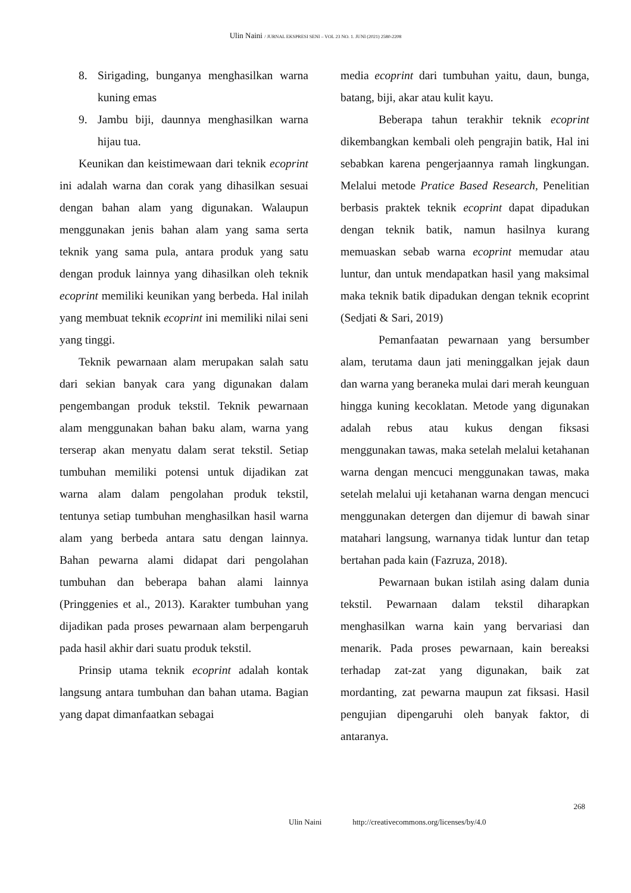Ulin Naini / JURNAL EKSPRESI SENI – VOL 23 NO. 1. JUNI (2021) 2580-2208
8. Sirigading, bunganya menghasilkan warna kuning emas
9. Jambu biji, daunnya menghasilkan warna hijau tua.
Keunikan dan keistimewaan dari teknik ecoprint ini adalah warna dan corak yang dihasilkan sesuai dengan bahan alam yang digunakan. Walaupun menggunakan jenis bahan alam yang sama serta teknik yang sama pula, antara produk yang satu dengan produk lainnya yang dihasilkan oleh teknik ecoprint memiliki keunikan yang berbeda. Hal inilah yang membuat teknik ecoprint ini memiliki nilai seni yang tinggi.
Teknik pewarnaan alam merupakan salah satu dari sekian banyak cara yang digunakan dalam pengembangan produk tekstil. Teknik pewarnaan alam menggunakan bahan baku alam, warna yang terserap akan menyatu dalam serat tekstil. Setiap tumbuhan memiliki potensi untuk dijadikan zat warna alam dalam pengolahan produk tekstil, tentunya setiap tumbuhan menghasilkan hasil warna alam yang berbeda antara satu dengan lainnya. Bahan pewarna alami didapat dari pengolahan tumbuhan dan beberapa bahan alami lainnya (Pringgenies et al., 2013). Karakter tumbuhan yang dijadikan pada proses pewarnaan alam berpengaruh pada hasil akhir dari suatu produk tekstil.
Prinsip utama teknik ecoprint adalah kontak langsung antara tumbuhan dan bahan utama. Bagian yang dapat dimanfaatkan sebagai
media ecoprint dari tumbuhan yaitu, daun, bunga, batang, biji, akar atau kulit kayu.
Beberapa tahun terakhir teknik ecoprint dikembangkan kembali oleh pengrajin batik, Hal ini sebabkan karena pengerjaannya ramah lingkungan. Melalui metode Pratice Based Research, Penelitian berbasis praktek teknik ecoprint dapat dipadukan dengan teknik batik, namun hasilnya kurang memuaskan sebab warna ecoprint memudar atau luntur, dan untuk mendapatkan hasil yang maksimal maka teknik batik dipadukan dengan teknik ecoprint (Sedjati & Sari, 2019)
Pemanfaatan pewarnaan yang bersumber alam, terutama daun jati meninggalkan jejak daun dan warna yang beraneka mulai dari merah keunguan hingga kuning kecoklatan. Metode yang digunakan adalah rebus atau kukus dengan fiksasi menggunakan tawas, maka setelah melalui ketahanan warna dengan mencuci menggunakan tawas, maka setelah melalui uji ketahanan warna dengan mencuci menggunakan detergen dan dijemur di bawah sinar matahari langsung, warnanya tidak luntur dan tetap bertahan pada kain (Fazruza, 2018).
Pewarnaan bukan istilah asing dalam dunia tekstil. Pewarnaan dalam tekstil diharapkan menghasilkan warna kain yang bervariasi dan menarik. Pada proses pewarnaan, kain bereaksi terhadap zat-zat yang digunakan, baik zat mordanting, zat pewarna maupun zat fiksasi. Hasil pengujian dipengaruhi oleh banyak faktor, di antaranya.
268
Ulin Naini http://creativecommons.org/licenses/by/4.0